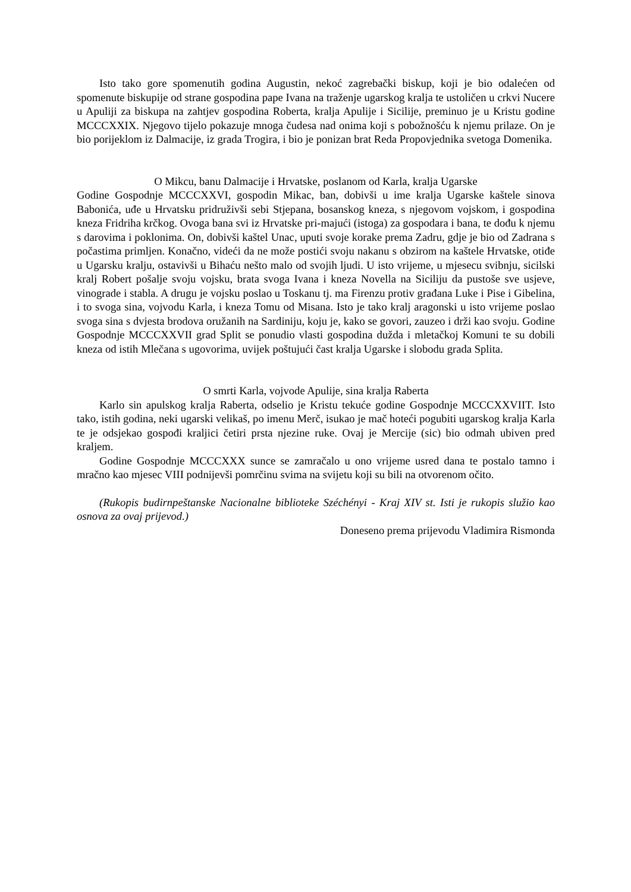Isto tako gore spomenutih godina Augustin, nekoć zagrebački biskup, koji je bio odalećen od spomenute biskupije od strane gospodina pape Ivana na traženje ugarskog kralja te ustoličen u crkvi Nucere u Apuliji za biskupa na zahtjev gospodina Roberta, kralja Apulije i Sicilije, preminuo je u Kristu godine MCCCXXIX. Njegovo tijelo pokazuje mnoga čudesa nad onima koji s pobožnošću k njemu prilaze. On je bio porijeklom iz Dalmacije, iz grada Trogira, i bio je ponizan brat Reda Propovjednika svetoga Domenika.
O Mikcu, banu Dalmacije i Hrvatske, poslanom od Karla, kralja Ugarske
Godine Gospodnje MCCCXXVI, gospodin Mikac, ban, dobivši u ime kralja Ugarske kaštele sinova Babonića, uđe u Hrvatsku pridruživši sebi Stjepana, bosanskog kneza, s njegovom vojskom, i gospodina kneza Fridriha krčkog. Ovoga bana svi iz Hrvatske pri-majući (istoga) za gospodara i bana, te dođu k njemu s darovima i poklonima. On, dobivši kaštel Unac, uputi svoje korake prema Zadru, gdje je bio od Zadrana s počastima primljen. Konačno, videći da ne može postići svoju nakanu s obzirom na kaštele Hrvatske, otiđe u Ugarsku kralju, ostavivši u Bihaću nešto malo od svojih ljudi. U isto vrijeme, u mjesecu svibnju, sicilski kralj Robert pošalje svoju vojsku, brata svoga Ivana i kneza Novella na Siciliju da pustoše sve usjeve, vinograde i stabla. A drugu je vojsku poslao u Toskanu tj. ma Firenzu protiv građana Luke i Pise i Gibelina, i to svoga sina, vojvodu Karla, i kneza Tomu od Misana. Isto je tako kralj aragonski u isto vrijeme poslao svoga sina s dvjesta brodova oružanih na Sardiniju, koju je, kako se govori, zauzeo i drži kao svoju. Godine Gospodnje MCCCXXVII grad Split se ponudio vlasti gospodina dužda i mletačkoj Komuni te su dobili kneza od istih Mlečana s ugovorima, uvijek poštujući čast kralja Ugarske i slobodu grada Splita.
O smrti Karla, vojvode Apulije, sina kralja Raberta
Karlo sin apulskog kralja Raberta, odselio je Kristu tekuće godine Gospodnje MCCCXXVIIT. Isto tako, istih godina, neki ugarski velikaš, po imenu Merč, isukao je mač hoteći pogubiti ugarskog kralja Karla te je odsjekao gospođi kraljici četiri prsta njezine ruke. Ovaj je Mercije (sic) bio odmah ubiven pred kraljem.
Godine Gospodnje MCCCXXX sunce se zamračalo u ono vrijeme usred dana te postalo tamno i mračno kao mjesec VIII podnijevši pomrčinu svima na svijetu koji su bili na otvorenom očito.
(Rukopis budirnpeštanske Nacionalne biblioteke Széchényi - Kraj XIV st. Isti je rukopis služio kao osnova za ovaj prijevod.)
Doneseno prema prijevodu Vladimira Rismonda